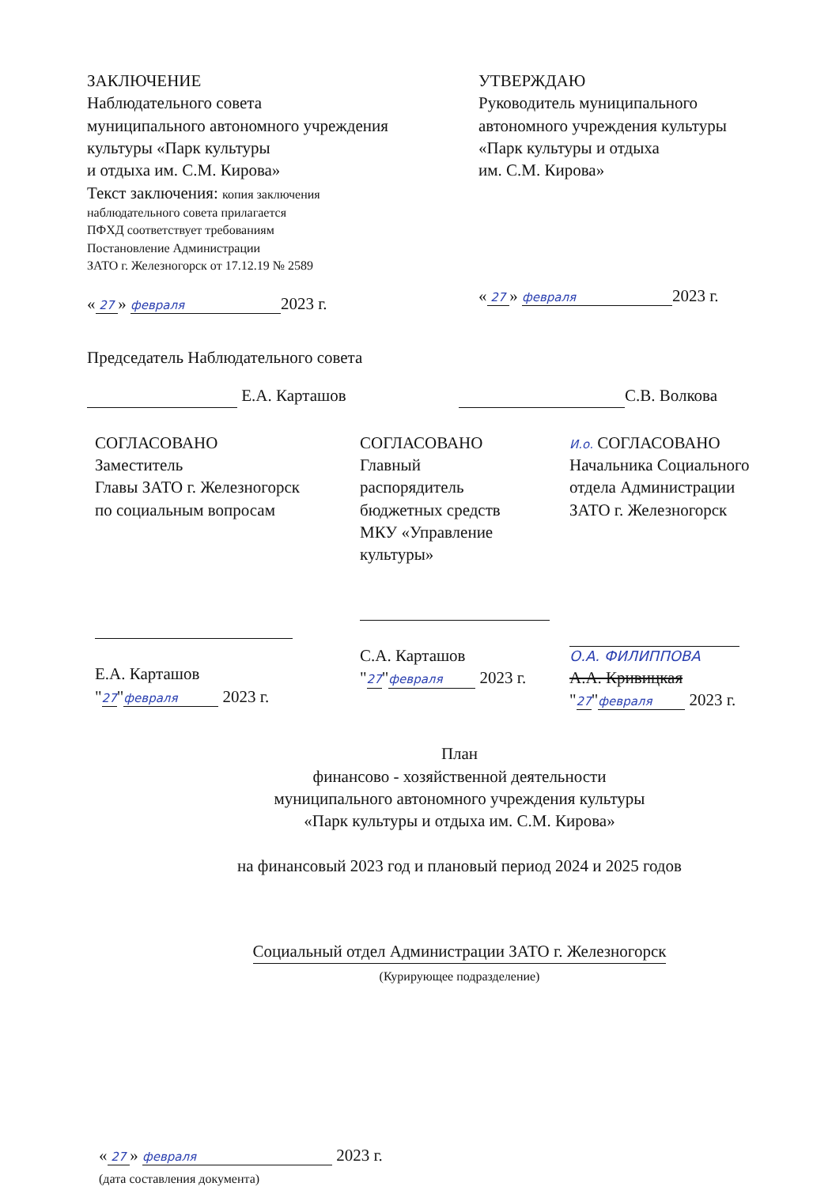ЗАКЛЮЧЕНИЕ
Наблюдательного совета
муниципального автономного учреждения
культуры «Парк культуры
и отдыха им. С.М. Кирова»
Текст заключения: копия заключения
наблюдательного совета прилагается
ПФХД соответствует требованиям
Постановление Администрации
ЗАТО г. Железногорск от 17.12.19 № 2589
« 27 » февраля 2023 г.
УТВЕРЖДАЮ
Руководитель муниципального
автономного учреждения культуры
«Парк культуры и отдыха
им. С.М. Кирова»
« 27 » февраля 2023 г.
Председатель Наблюдательного совета
Е.А. Карташов С.В. Волкова
СОГЛАСОВАНО
Заместитель
Главы ЗАТО г. Железногорск
по социальным вопросам
Е.А. Карташов
"27" февраля 2023 г.
СОГЛАСОВАНО
Главный
распорядитель
бюджетных средств
МКУ «Управление
культуры»
С.А. Карташов
"27" февраля 2023 г.
И.о. СОГЛАСОВАНО
Начальника Социального
отдела Администрации
ЗАТО г. Железногорск
О.А. ФИЛИППОВА
А.А. Кривицкая
"27" февраля 2023 г.
План
финансово - хозяйственной деятельности
муниципального автономного учреждения культуры
«Парк культуры и отдыха им. С.М. Кирова»
на финансовый 2023 год и плановый период 2024 и 2025 годов
Социальный отдел Администрации ЗАТО г. Железногорск
(Курирующее подразделение)
« 27 » февраля 2023 г.
(дата составления документа)